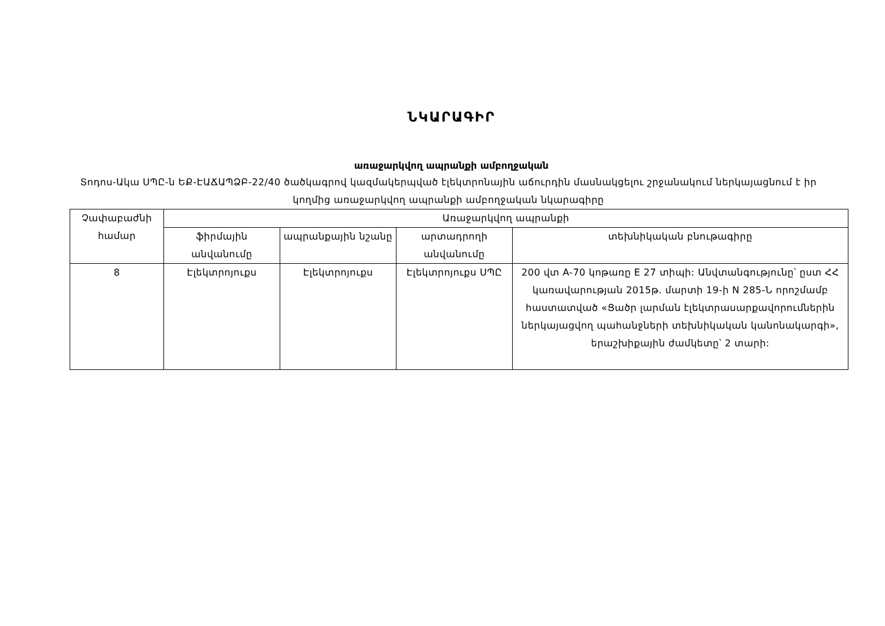ՆԿԱՐԱԳԻՐ
առաջարկվող ապրանքի ամբողջական
Տոդոս-Ակա ՍՊԸ-ն ԵՔ-ԷԱՃԱՊՁԲ-22/40 ծածկագրով կազմակերպված էլեկտրոնային աճուրդին մասնակցելու շրջանակում ներկայացնում է իր կողմից առաջարկվող ապրանքի ամբողջական նկարագիրը
| Չափաբաժնի համար | Առաջարկվող ապրանքի | | | |
| --- | --- | --- | --- | --- |
| | ֆիրմային անվանումը | ապրանքային նշանը | արտադրողի անվանումը | տեխնիկական բնութագիրը |
| 8 | Էլեկտրոյուքս | Էլեկտրոյուքս | Էլեկտրոյուքս ՍՊԸ | 200 վտ A-70 կոթառը E 27 տիպի: Անվտանգությունը՝ ըստ ՀՀ կառավարության 2015թ. մարտի 19-ի N 285-Ն որոշմամբ հաստատված «Ցածր լարման էլեկտրասարքավորումներին ներկայացվող պահանջների տեխնիկական կանոնակարգի», երաշխիքային ժամկետը՝ 2 տարի: |